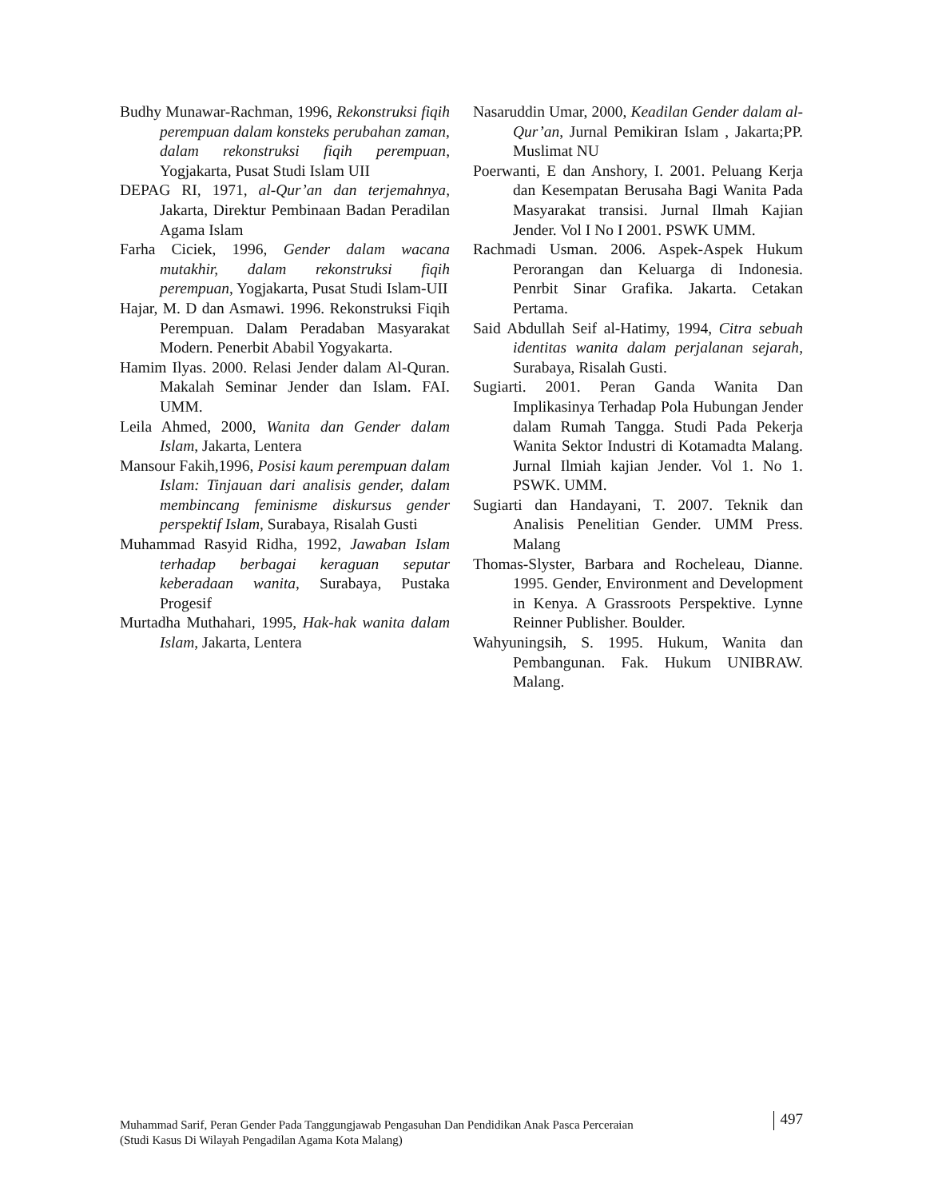Budhy Munawar-Rachman, 1996, Rekonstruksi fiqih perempuan dalam konsteks perubahan zaman, dalam rekonstruksi fiqih perempuan, Yogjakarta, Pusat Studi Islam UII
DEPAG RI, 1971, al-Qur’an dan terjemahnya, Jakarta, Direktur Pembinaan Badan Peradilan Agama Islam
Farha Ciciek, 1996, Gender dalam wacana mutakhir, dalam rekonstruksi fiqih perempuan, Yogjakarta, Pusat Studi Islam-UII
Hajar, M. D dan Asmawi. 1996. Rekonstruksi Fiqih Perempuan. Dalam Peradaban Masyarakat Modern. Penerbit Ababil Yogyakarta.
Hamim Ilyas. 2000. Relasi Jender dalam Al-Quran. Makalah Seminar Jender dan Islam. FAI. UMM.
Leila Ahmed, 2000, Wanita dan Gender dalam Islam, Jakarta, Lentera
Mansour Fakih,1996, Posisi kaum perempuan dalam Islam: Tinjauan dari analisis gender, dalam membincang feminisme diskursus gender perspektif Islam, Surabaya, Risalah Gusti
Muhammad Rasyid Ridha, 1992, Jawaban Islam terhadap berbagai keraguan seputar keberadaan wanita, Surabaya, Pustaka Progesif
Murtadha Muthahari, 1995, Hak-hak wanita dalam Islam, Jakarta, Lentera
Nasaruddin Umar, 2000, Keadilan Gender dalam al-Qur’an, Jurnal Pemikiran Islam , Jakarta;PP. Muslimat NU
Poerwanti, E dan Anshory, I. 2001. Peluang Kerja dan Kesempatan Berusaha Bagi Wanita Pada Masyarakat transisi. Jurnal Ilmah Kajian Jender. Vol I No I 2001. PSWK UMM.
Rachmadi Usman. 2006. Aspek-Aspek Hukum Perorangan dan Keluarga di Indonesia. Penrbit Sinar Grafika. Jakarta. Cetakan Pertama.
Said Abdullah Seif al-Hatimy, 1994, Citra sebuah identitas wanita dalam perjalanan sejarah, Surabaya, Risalah Gusti.
Sugiarti. 2001. Peran Ganda Wanita Dan Implikasinya Terhadap Pola Hubungan Jender dalam Rumah Tangga. Studi Pada Pekerja Wanita Sektor Industri di Kotamadta Malang. Jurnal Ilmiah kajian Jender. Vol 1. No 1. PSWK. UMM.
Sugiarti dan Handayani, T. 2007. Teknik dan Analisis Penelitian Gender. UMM Press. Malang
Thomas-Slyster, Barbara and Rocheleau, Dianne. 1995. Gender, Environment and Development in Kenya. A Grassroots Perspektive. Lynne Reinner Publisher. Boulder.
Wahyuningsih, S. 1995. Hukum, Wanita dan Pembangunan. Fak. Hukum UNIBRAW. Malang.
Muhammad Sarif, Peran Gender Pada Tanggungjawab Pengasuhan Dan Pendidikan Anak Pasca Perceraian
(Studi Kasus Di Wilayah Pengadilan Agama Kota Malang)
497